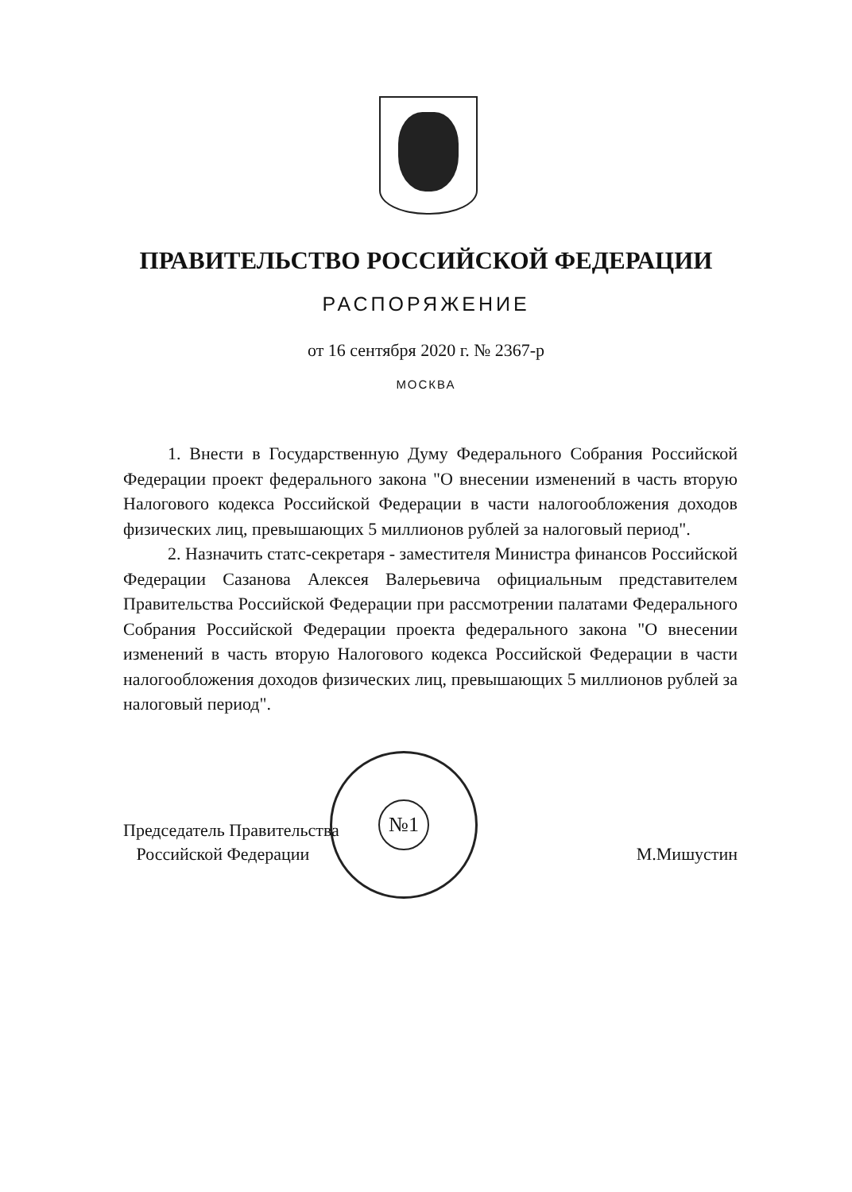ПРАВИТЕЛЬСТВО РОССИЙСКОЙ ФЕДЕРАЦИИ
РАСПОРЯЖЕНИЕ
от 16 сентября 2020 г. № 2367-р
МОСКВА
1. Внести в Государственную Думу Федерального Собрания Российской Федерации проект федерального закона "О внесении изменений в часть вторую Налогового кодекса Российской Федерации в части налогообложения доходов физических лиц, превышающих 5 миллионов рублей за налоговый период".
2. Назначить статс-секретаря - заместителя Министра финансов Российской Федерации Сазанова Алексея Валерьевича официальным представителем Правительства Российской Федерации при рассмотрении палатами Федерального Собрания Российской Федерации проекта федерального закона "О внесении изменений в часть вторую Налогового кодекса Российской Федерации в части налогообложения доходов физических лиц, превышающих 5 миллионов рублей за налоговый период".
№1
Председатель Правительства
Российской Федерации
М.Мишустин